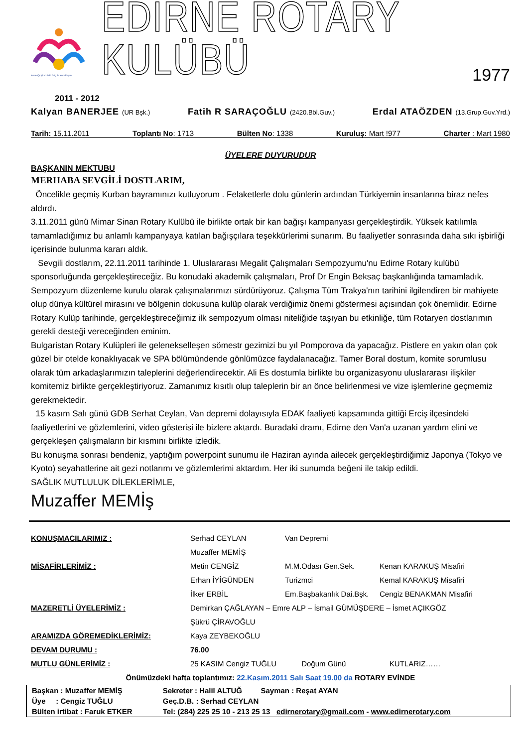İnsanlığı İçimizdeki Güç ile Kucaklayın
EDİRNE ROTARY KULÜBÜ
1977
2011 - 2012
Kalyan BANERJEE (UR Bşk.)
Fatih R SARAÇOĞLU (2420.Böl.Guv.)
Erdal ATAÖZDEN (13.Grup.Guv.Yrd.)
Tarih: 15.11.2011 Toplantı No: 1713 Bülten No: 1338 Kuruluş: Mart !977 Charter : Mart 1980
ÜYELERE DUYURUDUR
BAŞKANIN MEKTUBU
MERHABA SEVGİLİ DOSTLARIM,
Öncelikle geçmiş Kurban bayramınızı kutluyorum . Felaketlerle dolu günlerin ardından Türkiyemin insanlarına biraz nefes aldırdı.
3.11.2011 günü Mimar Sinan Rotary Kulübü ile birlikte ortak bir kan bağışı kampanyası gerçekleştirdik. Yüksek katılımla tamamladığımız bu anlamlı kampanyaya katılan bağışçılara teşekkürlerimi sunarım. Bu faaliyetler sonrasında daha sıkı işbirliği içerisinde bulunma kararı aldık.
Sevgili dostlarım, 22.11.2011 tarihinde 1. Uluslararası Megalit Çalışmaları Sempozyumu'nu Edirne Rotary kulübü sponsorluğunda gerçekleştireceğiz. Bu konudaki akademik çalışmaları, Prof Dr Engin Beksaç başkanlığında tamamladık. Sempozyum düzenleme kurulu olarak çalışmalarımızı sürdürüyoruz. Çalışma Tüm Trakya'nın tarihini ilgilendiren bir mahiyete olup dünya kültürel mirasını ve bölgenin dokusuna kulüp olarak verdiğimiz önemi göstermesi açısından çok önemlidir. Edirne Rotary Kulüp tarihinde, gerçekleştireceğimiz ilk sempozyum olması niteliğide taşıyan bu etkinliğe, tüm Rotaryen dostlarımın gerekli desteği vereceğinden eminim.
Bulgaristan Rotary Kulüpleri ile gelenekselleşen sömestr gezimizi bu yıl Pomporova da yapacağız. Pistlere en yakın olan çok güzel bir otelde konaklıyacak ve SPA bölümündende gönlümüzce faydalanacağız. Tamer Boral dostum, komite sorumlusu olarak tüm arkadaşlarımızın taleplerini değerlendirecektir. Ali Es dostumla birlikte bu organizasyonu uluslararası ilişkiler komitemiz birlikte gerçekleştiriyoruz. Zamanımız kısıtlı olup taleplerin bir an önce belirlenmesi ve vize işlemlerine geçmemiz gerekmektedir.
15 kasım Salı günü GDB Serhat Ceylan, Van depremi dolayısıyla EDAK faaliyeti kapsamında gittiği Erciş ilçesindeki faaliyetlerini ve gözlemlerini, video gösterisi ile bizlere aktardı. Buradaki dramı, Edirne den Van'a uzanan yardım elini ve gerçekleşen çalışmaların bir kısmını birlikte izledik.
Bu konuşma sonrası bendeniz, yaptığım powerpoint sunumu ile Haziran ayında ailecek gerçekleştirdiğimiz Japonya (Tokyo ve Kyoto) seyahatlerine ait gezi notlarımı ve gözlemlerimi aktardım. Her iki sunumda beğeni ile takip edildi.
SAĞLIK MUTLULUK DİLEKLERİMLE,
Muzaffer MEMİş
| KONUŞMACILARIMIZ : | Serhad CEYLAN | Van Depremi | |
| | Muzaffer MEMİŞ | | |
| MİSAFİRLERİMİZ : | Metin CENGİZ | M.M.Odası Gen.Sek. | Kenan KARAKUŞ Misafiri |
| | Erhan İYİGÜNDEN | Turizmci | Kemal KARAKUŞ Misafiri |
| | İlker ERBİL | Em.Başbakanlık Dai.Bşk. | Cengiz BENAKMAN Misafiri |
| MAZERETLİ ÜYELERİMİZ : | Demirkan ÇAĞLAYAN – Emre ALP – İsmail GÜMÜŞDERE – İsmet AÇIKGÖZ | | |
| | Şükrü ÇİRAVOĞLU | | |
| ARAMIZDA GÖREMEDİKLERİMİZ: | Kaya ZEYBEKOĞLU | | |
| DEVAM DURUMU : | 76.00 | | |
| MUTLU GÜNLERİMİZ : | 25 KASIM Cengiz TUĞLU Doğum Günü KUTLARIZ…… | | |
Önümüzdeki hafta toplantımız: 22.Kasım.2011 Salı Saat 19.00 da ROTARY EVİNDE
| Başkan : Muzaffer MEMİŞ | Sekreter : Halil ALTUĞ Sayman : Reşat AYAN |
| Üye : Cengiz TUĞLU | Geç.D.B. : Serhad CEYLAN |
| Bülten irtibat : Faruk ETKER | Tel: (284) 225 25 10 - 213 25 13 edirnerotary@gmail.com - www.edirnerotary.com |